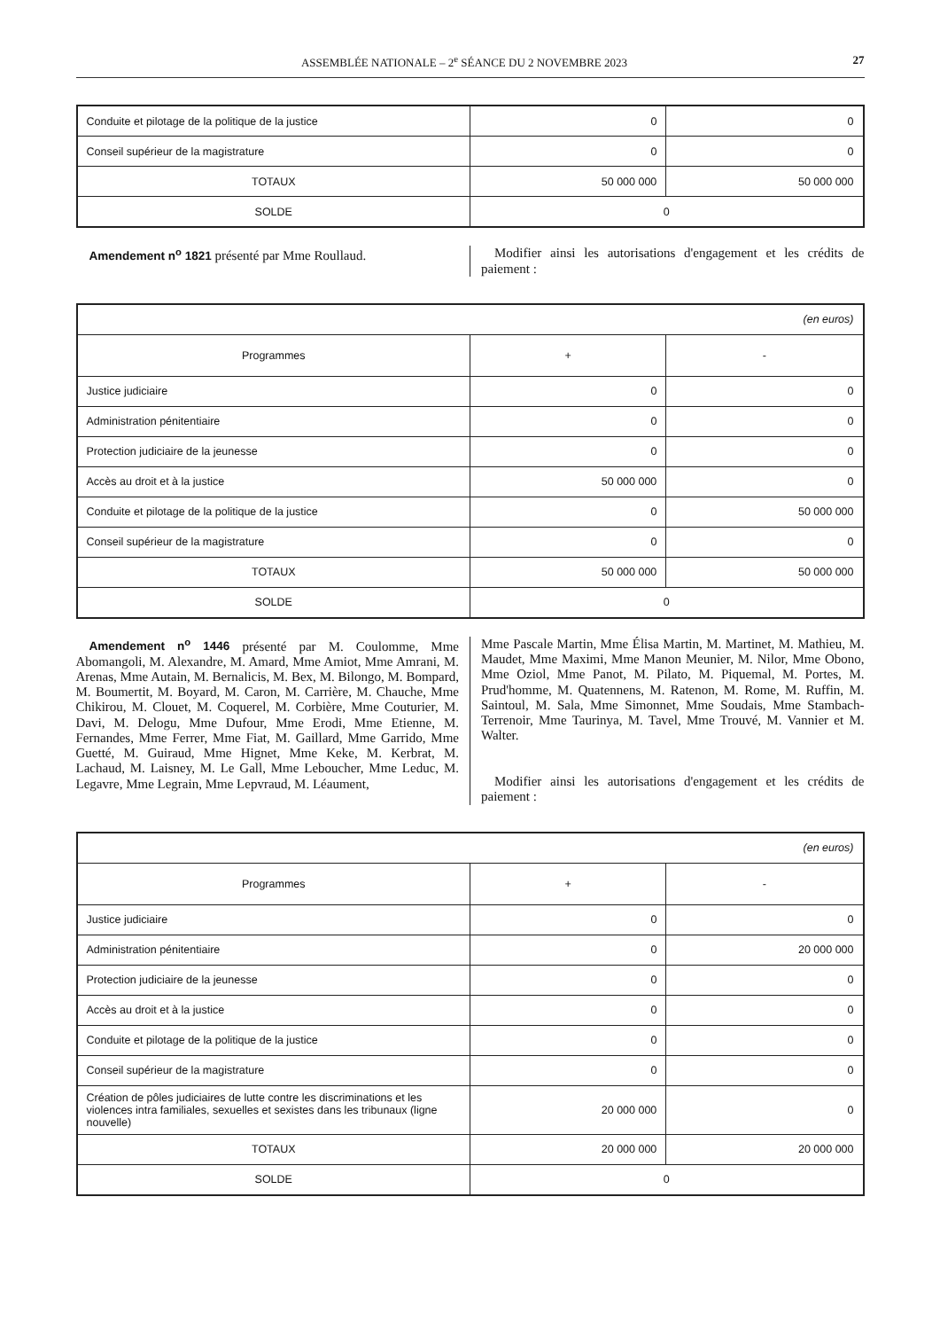ASSEMBLÉE NATIONALE – 2<sup>e</sup> SÉANCE DU 2 NOVEMBRE 2023 27
| Conduite et pilotage de la politique de la justice | 0 | 0 |
| Conseil supérieur de la magistrature | 0 | 0 |
| TOTAUX | 50 000 000 | 50 000 000 |
| SOLDE | 0 | |
Amendement n<sup>o</sup> 1821 présenté par Mme Roullaud.
Modifier ainsi les autorisations d'engagement et les crédits de paiement :
| (en euros) | | |
| Programmes | + | - |
| Justice judiciaire | 0 | 0 |
| Administration pénitentiaire | 0 | 0 |
| Protection judiciaire de la jeunesse | 0 | 0 |
| Accès au droit et à la justice | 50 000 000 | 0 |
| Conduite et pilotage de la politique de la justice | 0 | 50 000 000 |
| Conseil supérieur de la magistrature | 0 | 0 |
| TOTAUX | 50 000 000 | 50 000 000 |
| SOLDE | 0 | |
Amendement n<sup>o</sup> 1446 présenté par M. Coulomme, Mme Abomangoli, M. Alexandre, M. Amard, Mme Amiot, Mme Amrani, M. Arenas, Mme Autain, M. Bernalicis, M. Bex, M. Bilongo, M. Bompard, M. Boumertit, M. Boyard, M. Caron, M. Carrière, M. Chauche, Mme Chikirou, M. Clouet, M. Coquerel, M. Corbière, Mme Couturier, M. Davi, M. Delogu, Mme Dufour, Mme Erodi, Mme Etienne, M. Fernandes, Mme Ferrer, Mme Fiat, M. Gaillard, Mme Garrido, Mme Guetté, M. Guiraud, Mme Hignet, Mme Keke, M. Kerbrat, M. Lachaud, M. Laisney, M. Le Gall, Mme Leboucher, Mme Leduc, M. Legavre, Mme Legrain, Mme Lepvraud, M. Léaument,
Mme Pascale Martin, Mme Élisa Martin, M. Martinet, M. Mathieu, M. Maudet, Mme Maximi, Mme Manon Meunier, M. Nilor, Mme Obono, Mme Oziol, Mme Panot, M. Pilato, M. Piquemal, M. Portes, M. Prud'homme, M. Quatennens, M. Ratenon, M. Rome, M. Ruffin, M. Saintoul, M. Sala, Mme Simonnet, Mme Soudais, Mme Stambach-Terrenoir, Mme Taurinya, M. Tavel, Mme Trouvé, M. Vannier et M. Walter.
Modifier ainsi les autorisations d'engagement et les crédits de paiement :
| (en euros) | | |
| Programmes | + | - |
| Justice judiciaire | 0 | 0 |
| Administration pénitentiaire | 0 | 20 000 000 |
| Protection judiciaire de la jeunesse | 0 | 0 |
| Accès au droit et à la justice | 0 | 0 |
| Conduite et pilotage de la politique de la justice | 0 | 0 |
| Conseil supérieur de la magistrature | 0 | 0 |
| Création de pôles judiciaires de lutte contre les discriminations et les violences intra familiales, sexuelles et sexistes dans les tribunaux (ligne nouvelle) | 20 000 000 | 0 |
| TOTAUX | 20 000 000 | 20 000 000 |
| SOLDE | 0 | |